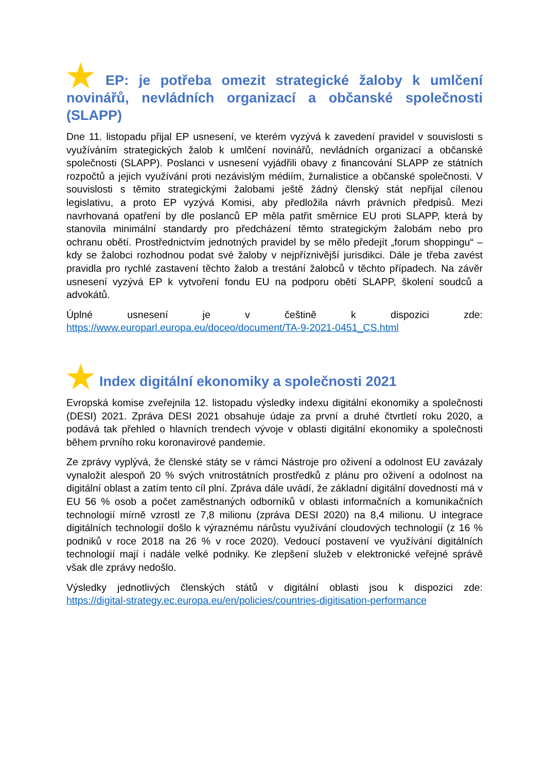★ EP: je potřeba omezit strategické žaloby k umlčení novinářů, nevládních organizací a občanské společnosti (SLAPP)
Dne 11. listopadu přijal EP usnesení, ve kterém vyzývá k zavedení pravidel v souvislosti s využíváním strategických žalob k umlčení novinářů, nevládních organizací a občanské společnosti (SLAPP). Poslanci v usnesení vyjádřili obavy z financování SLAPP ze státních rozpočtů a jejich využívání proti nezávislým médiím, žurnalistice a občanské společnosti. V souvislosti s těmito strategickými žalobami ještě žádný členský stát nepřijal cílenou legislativu, a proto EP vyzývá Komisi, aby předložila návrh právních předpisů. Mezi navrhovaná opatření by dle poslanců EP měla patřit směrnice EU proti SLAPP, která by stanovila minimální standardy pro předcházení těmto strategickým žalobám nebo pro ochranu obětí. Prostřednictvím jednotných pravidel by se mělo předejít „forum shoppingu“ – kdy se žalobci rozhodnou podat své žaloby v nejpříznivější jurisdikci. Dále je třeba zavést pravidla pro rychlé zastavení těchto žalob a trestání žalobců v těchto případech. Na závěr usnesení vyzývá EP k vytvoření fondu EU na podporu obětí SLAPP, školení soudců a advokátů.
Úplné usnesení je v češtině k dispozici zde:
https://www.europarl.europa.eu/doceo/document/TA-9-2021-0451_CS.html
★ Index digitální ekonomiky a společnosti 2021
Evropská komise zveřejnila 12. listopadu výsledky indexu digitální ekonomiky a společnosti (DESI) 2021. Zpráva DESI 2021 obsahuje údaje za první a druhé čtvrtletí roku 2020, a podává tak přehled o hlavních trendech vývoje v oblasti digitální ekonomiky a společnosti během prvního roku koronavirové pandemie.
Ze zprávy vyplývá, že členské státy se v rámci Nástroje pro oživení a odolnost EU zavázaly vynaložit alespoň 20 % svých vnitrostátních prostředků z plánu pro oživení a odolnost na digitální oblast a zatím tento cíl plní. Zpráva dále uvádí, že základní digitální dovedností má v EU 56 % osob a počet zaměstnaných odborníků v oblasti informačních a komunikačních technologií mírně vzrostl ze 7,8 milionu (zpráva DESI 2020) na 8,4 milionu. U integrace digitálních technologií došlo k výraznému nárůstu využívání cloudových technologií (z 16 % podniků v roce 2018 na 26 % v roce 2020). Vedoucí postavení ve využívání digitálních technologií mají i nadále velké podniky. Ke zlepšení služeb v elektronické veřejné správě však dle zprávy nedošlo.
Výsledky jednotlivých členských států v digitální oblasti jsou k dispozici zde:
https://digital-strategy.ec.europa.eu/en/policies/countries-digitisation-performance